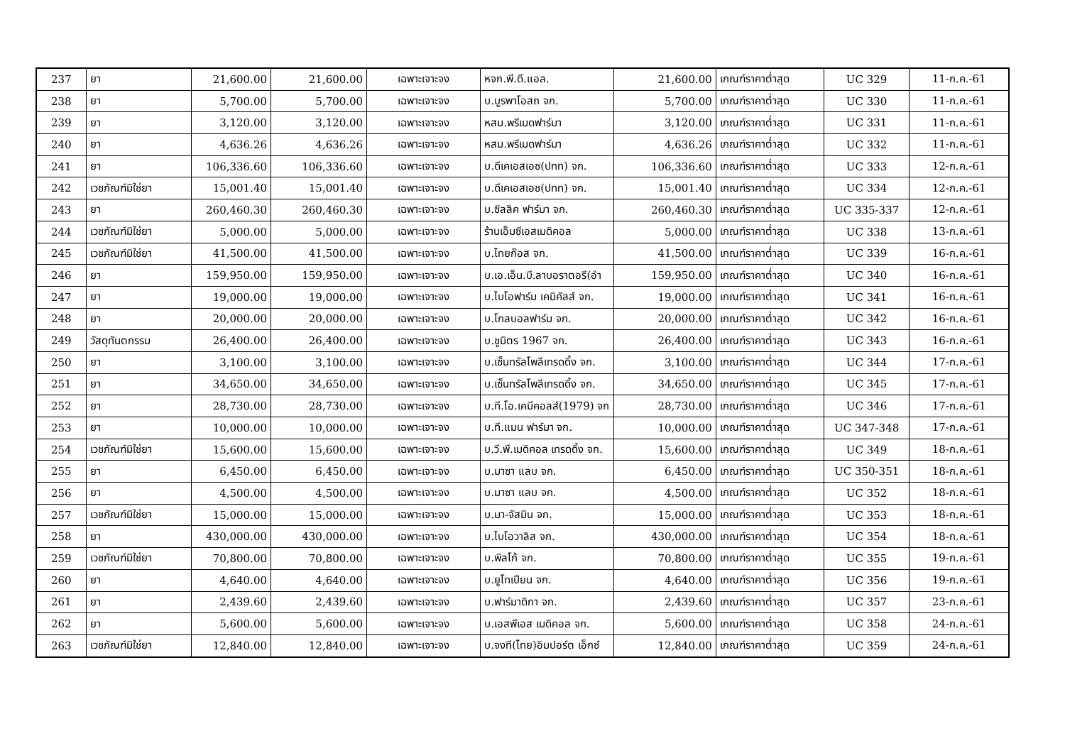| 237 | ยา | 21,600.00 | 21,600.00 | เฉพาะเจาะจง | หจก.พี.ดี.แอล. | 21,600.00 | เกณฑ์ราคาต่ำสุด | UC 329 | 11-ก.ค.-61 |
| 238 | ยา | 5,700.00 | 5,700.00 | เฉพาะเจาะจง | บ.บูรพาโอสถ จก. | 5,700.00 | เกณฑ์ราคาต่ำสุด | UC 330 | 11-ก.ค.-61 |
| 239 | ยา | 3,120.00 | 3,120.00 | เฉพาะเจาะจง | หสม.พรีเมดฟาร์มา | 3,120.00 | เกณฑ์ราคาต่ำสุด | UC 331 | 11-ก.ค.-61 |
| 240 | ยา | 4,636.26 | 4,636.26 | เฉพาะเจาะจง | หสม.พรีเมดฟาร์มา | 4,636.26 | เกณฑ์ราคาต่ำสุด | UC 332 | 11-ก.ค.-61 |
| 241 | ยา | 106,336.60 | 106,336.60 | เฉพาะเจาะจง | บ.ดีเคเอสเอช(ปทท) จก. | 106,336.60 | เกณฑ์ราคาต่ำสุด | UC 333 | 12-ก.ค.-61 |
| 242 | เวชภัณฑ์มิใช่ยา | 15,001.40 | 15,001.40 | เฉพาะเจาะจง | บ.ดีเคเอสเอช(ปทท) จก. | 15,001.40 | เกณฑ์ราคาต่ำสุด | UC 334 | 12-ก.ค.-61 |
| 243 | ยา | 260,460.30 | 260,460.30 | เฉพาะเจาะจง | บ.ซิลลิค ฟาร์มา จก. | 260,460.30 | เกณฑ์ราคาต่ำสุด | UC 335-337 | 12-ก.ค.-61 |
| 244 | เวชภัณฑ์มิใช่ยา | 5,000.00 | 5,000.00 | เฉพาะเจาะจง | ร้านเอ็มซีเอสเมดิคอล | 5,000.00 | เกณฑ์ราคาต่ำสุด | UC 338 | 13-ก.ค.-61 |
| 245 | เวชภัณฑ์มิใช่ยา | 41,500.00 | 41,500.00 | เฉพาะเจาะจง | บ.ไทยก๊อส จก. | 41,500.00 | เกณฑ์ราคาต่ำสุด | UC 339 | 16-ก.ค.-61 |
| 246 | ยา | 159,950.00 | 159,950.00 | เฉพาะเจาะจง | บ.เอ.เอ็น.บี.ลาบอราตอรี(อำ | 159,950.00 | เกณฑ์ราคาต่ำสุด | UC 340 | 16-ก.ค.-61 |
| 247 | ยา | 19,000.00 | 19,000.00 | เฉพาะเจาะจง | บ.ไบโอฟาร์ม เคมิคัลส์ จก. | 19,000.00 | เกณฑ์ราคาต่ำสุด | UC 341 | 16-ก.ค.-61 |
| 248 | ยา | 20,000.00 | 20,000.00 | เฉพาะเจาะจง | บ.โกลบอลฟาร์ม จก. | 20,000.00 | เกณฑ์ราคาต่ำสุด | UC 342 | 16-ก.ค.-61 |
| 249 | วัสดุทันตกรรม | 26,400.00 | 26,400.00 | เฉพาะเจาะจง | บ.ชูมิตร 1967 จก. | 26,400.00 | เกณฑ์ราคาต่ำสุด | UC 343 | 16-ก.ค.-61 |
| 250 | ยา | 3,100.00 | 3,100.00 | เฉพาะเจาะจง | บ.เซ็นทรัลโพลีเทรดดิ้ง จก. | 3,100.00 | เกณฑ์ราคาต่ำสุด | UC 344 | 17-ก.ค.-61 |
| 251 | ยา | 34,650.00 | 34,650.00 | เฉพาะเจาะจง | บ.เซ็นทรัลโพลีเทรดดิ้ง จก. | 34,650.00 | เกณฑ์ราคาต่ำสุด | UC 345 | 17-ก.ค.-61 |
| 252 | ยา | 28,730.00 | 28,730.00 | เฉพาะเจาะจง | บ.ที.โอ.เคมีคอลส์(1979) จก | 28,730.00 | เกณฑ์ราคาต่ำสุด | UC 346 | 17-ก.ค.-61 |
| 253 | ยา | 10,000.00 | 10,000.00 | เฉพาะเจาะจง | บ.ที.แมน ฟาร์มา จก. | 10,000.00 | เกณฑ์ราคาต่ำสุด | UC 347-348 | 17-ก.ค.-61 |
| 254 | เวชภัณฑ์มิใช่ยา | 15,600.00 | 15,600.00 | เฉพาะเจาะจง | บ.วี.พี.เมดิคอล เทรดดิ้ง จก. | 15,600.00 | เกณฑ์ราคาต่ำสุด | UC 349 | 18-ก.ค.-61 |
| 255 | ยา | 6,450.00 | 6,450.00 | เฉพาะเจาะจง | บ.มาซา แลบ จก. | 6,450.00 | เกณฑ์ราคาต่ำสุด | UC 350-351 | 18-ก.ค.-61 |
| 256 | ยา | 4,500.00 | 4,500.00 | เฉพาะเจาะจง | บ.มาซา แลบ จก. | 4,500.00 | เกณฑ์ราคาต่ำสุด | UC 352 | 18-ก.ค.-61 |
| 257 | เวชภัณฑ์มิใช่ยา | 15,000.00 | 15,000.00 | เฉพาะเจาะจง | บ.มา-จัสมิน จก. | 15,000.00 | เกณฑ์ราคาต่ำสุด | UC 353 | 18-ก.ค.-61 |
| 258 | ยา | 430,000.00 | 430,000.00 | เฉพาะเจาะจง | บ.ไบโอวาลิส จก. | 430,000.00 | เกณฑ์ราคาต่ำสุด | UC 354 | 18-ก.ค.-61 |
| 259 | เวชภัณฑ์มิใช่ยา | 70,800.00 | 70,800.00 | เฉพาะเจาะจง | บ.พิลโก้ จก. | 70,800.00 | เกณฑ์ราคาต่ำสุด | UC 355 | 19-ก.ค.-61 |
| 260 | ยา | 4,640.00 | 4,640.00 | เฉพาะเจาะจง | บ.ยูโทเปียน จก. | 4,640.00 | เกณฑ์ราคาต่ำสุด | UC 356 | 19-ก.ค.-61 |
| 261 | ยา | 2,439.60 | 2,439.60 | เฉพาะเจาะจง | บ.ฟาร์มาดิกา จก. | 2,439.60 | เกณฑ์ราคาต่ำสุด | UC 357 | 23-ก.ค.-61 |
| 262 | ยา | 5,600.00 | 5,600.00 | เฉพาะเจาะจง | บ.เอสพีเอส เมดิคอล จก. | 5,600.00 | เกณฑ์ราคาต่ำสุด | UC 358 | 24-ก.ค.-61 |
| 263 | เวชภัณฑ์มิใช่ยา | 12,840.00 | 12,840.00 | เฉพาะเจาะจง | บ.จงที(ไทย)อิมปอร์ต เอ็กซ์ | 12,840.00 | เกณฑ์ราคาต่ำสุด | UC 359 | 24-ก.ค.-61 |